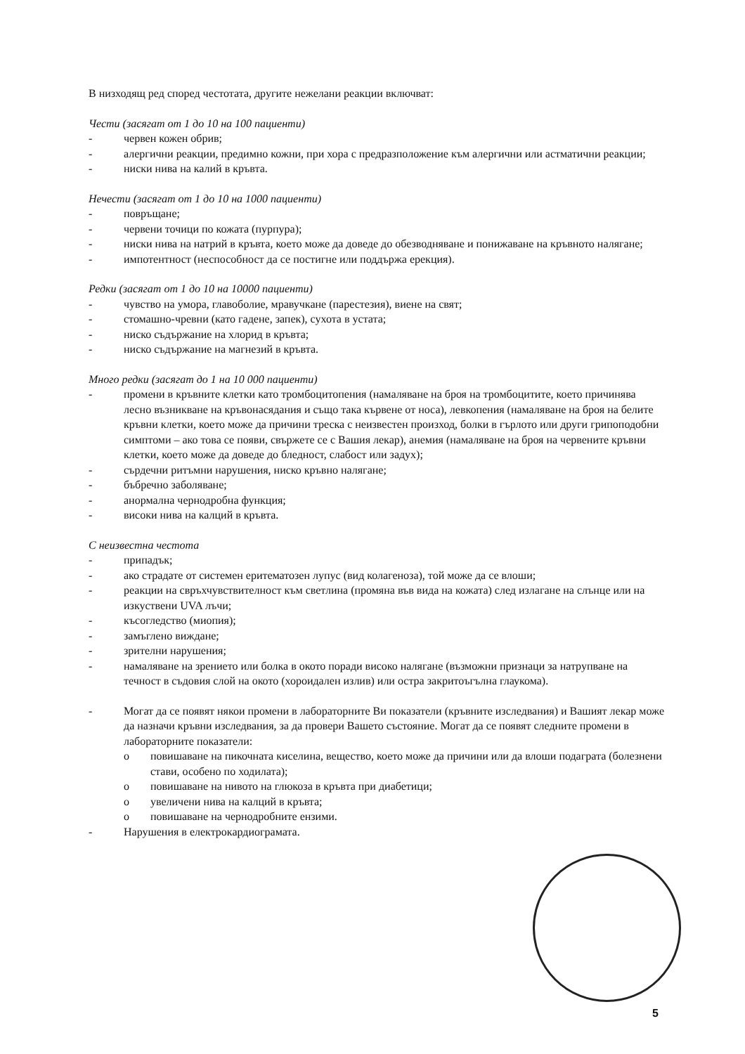В низходящ ред според честотата, другите нежелани реакции включват:
Чести (засягат от 1 до 10 на 100 пациенти)
- червен кожен обрив;
- алергични реакции, предимно кожни, при хора с предразположение към алергични или астматични реакции;
- ниски нива на калий в кръвта.
Нечести (засягат от 1 до 10 на 1000 пациенти)
- повръщане;
- червени точици по кожата (пурпура);
- ниски нива на натрий в кръвта, което може да доведе до обезводняване и понижаване на кръвното налягане;
- импотентност (неспособност да се постигне или поддържа ерекция).
Редки (засягат от 1 до 10 на 10000 пациенти)
- чувство на умора, главоболие, мравучкане (парестезия), виене на свят;
- стомашно-чревни (като гадене, запек), сухота в устата;
- ниско съдържание на хлорид в кръвта;
- ниско съдържание на магнезий в кръвта.
Много редки (засягат до 1 на 10 000 пациенти)
- промени в кръвните клетки като тромбоцитопения (намаляване на броя на тромбоцитите, което причинява лесно възникване на кръвонасядания и също така кървене от носа), левкопения (намаляване на броя на белите кръвни клетки, което може да причини треска с неизвестен произход, болки в гърлото или други грипоподобни симптоми – ако това се появи, свържете се с Вашия лекар), анемия (намаляване на броя на червените кръвни клетки, което може да доведе до бледност, слабост или задух);
- сърдечни ритъмни нарушения, ниско кръвно налягане;
- бъбречно заболяване;
- анормална чернодробна функция;
- високи нива на калций в кръвта.
С неизвестна честота
- припадък;
- ако страдате от системен еритематозен лупус (вид колагеноза), той може да се влоши;
- реакции на свръхчувствителност към светлина (промяна във вида на кожата) след излагане на слънце или на изкуствени UVA лъчи;
- късогледство (миопия);
- замъглено виждане;
- зрителни нарушения;
- намаляване на зрението или болка в окото поради високо налягане (възможни признаци за натрупване на течност в съдовия слой на окото (хороидален излив) или остра закритоъгълна глаукома).
- Могат да се появят някои промени в лабораторните Ви показатели (кръвните изследвания) и Вашият лекар може да назначи кръвни изследвания, за да провери Вашето състояние. Могат да се появят следните промени в лабораторните показатели:
o повишаване на пикочната киселина, вещество, което може да причини или да влоши подаграта (болезнени стави, особено по ходилата);
o повишаване на нивото на глюкоза в кръвта при диабетици;
o увеличени нива на калций в кръвта;
o повишаване на чернодробните ензими.
- Нарушения в електрокардиограмата.
5